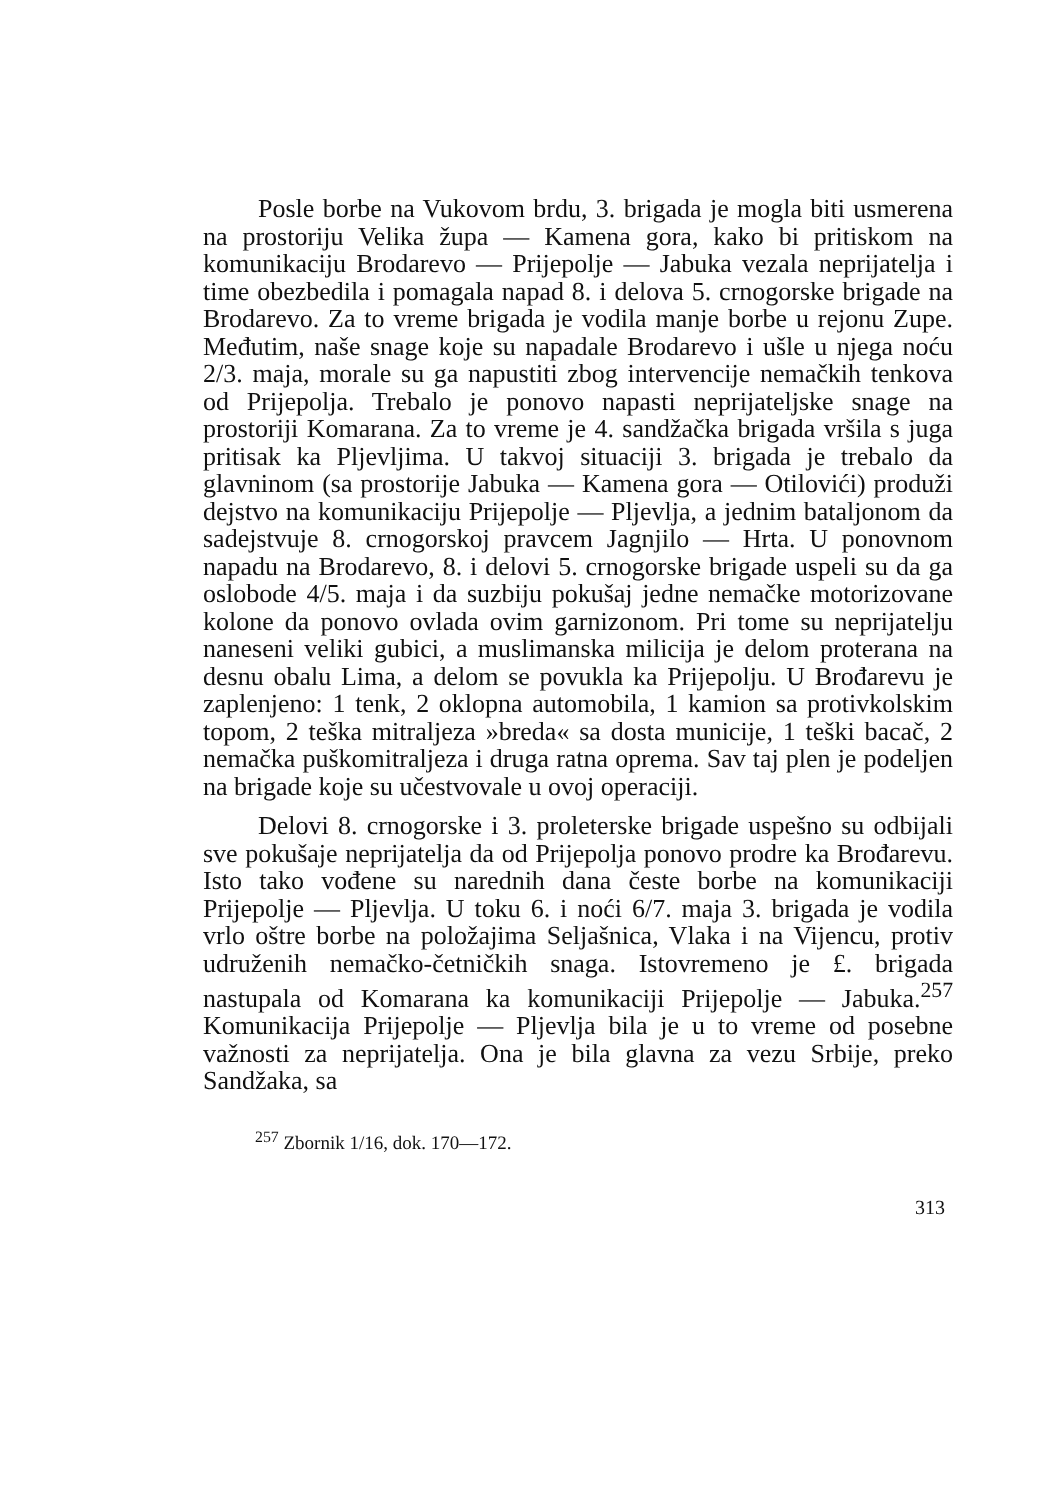Posle borbe na Vukovom brdu, 3. brigada je mogla biti usmerena na prostoriju Velika župa — Kamena gora, kako bi pritiskom na komunikaciju Brodarevo — Prijepolje — Jabuka vezala neprijatelja i time obezbedila i pomagala napad 8. i delova 5. crnogorske brigade na Brodarevo. Za to vreme brigada je vodila manje borbe u rejonu Zupe. Međutim, naše snage koje su napadale Brodarevo i ušle u njega noću 2/3. maja, morale su ga napustiti zbog intervencije nemačkih tenkova od Prijepolja. Trebalo je ponovo napasti neprijateljske snage na prostoriji Komarana. Za to vreme je 4. sandžačka brigada vršila s juga pritisak ka Pljevljima. U takvoj situaciji 3. brigada je trebalo da glavninom (sa prostorije Jabuka — Kamena gora — Otilovići) produži dejstvo na komunikaciju Prijepolje — Pljevlja, a jednim bataljonom da sadejstvuje 8. crnogorskoj pravcem Jagnjilo — Hrta. U ponovnom napadu na Brodarevo, 8. i delovi 5. crnogorske brigade uspeli su da ga oslobode 4/5. maja i da suzbiju pokušaj jedne nemačke motorizovane kolone da ponovo ovlada ovim garnizonom. Pri tome su neprijatelju naneseni veliki gubici, a muslimanska milicija je delom proterana na desnu obalu Lima, a delom se povukla ka Prijepolju. U Brođarevu je zaplenjeno: 1 tenk, 2 oklopna automobila, 1 kamion sa protivkolskim topom, 2 teška mitraljeza »breda« sa dosta municije, 1 teški bacač, 2 nemačka puškomitraljeza i druga ratna oprema. Sav taj plen je podeljen na brigade koje su učestvovale u ovoj operaciji.
Delovi 8. crnogorske i 3. proleterske brigade uspešno su odbijali sve pokušaje neprijatelja da od Prijepolja ponovo prodre ka Brođarevu. Isto tako vođene su narednih dana česte borbe na komunikaciji Prijepolje — Pljevlja. U toku 6. i noći 6/7. maja 3. brigada je vodila vrlo oštre borbe na položajima Seljašnica, Vlaka i na Vijencu, protiv udruženih nemačko-četničkih snaga. Istovremeno je £. brigada nastupala od Komarana ka komunikaciji Prijepolje — Jabuka.<sup>257</sup> Komunikacija Prijepolje — Pljevlja bila je u to vreme od posebne važnosti za neprijatelja. Ona je bila glavna za vezu Srbije, preko Sandžaka, sa
<sup>257</sup> Zbornik 1/16, dok. 170—172.
313